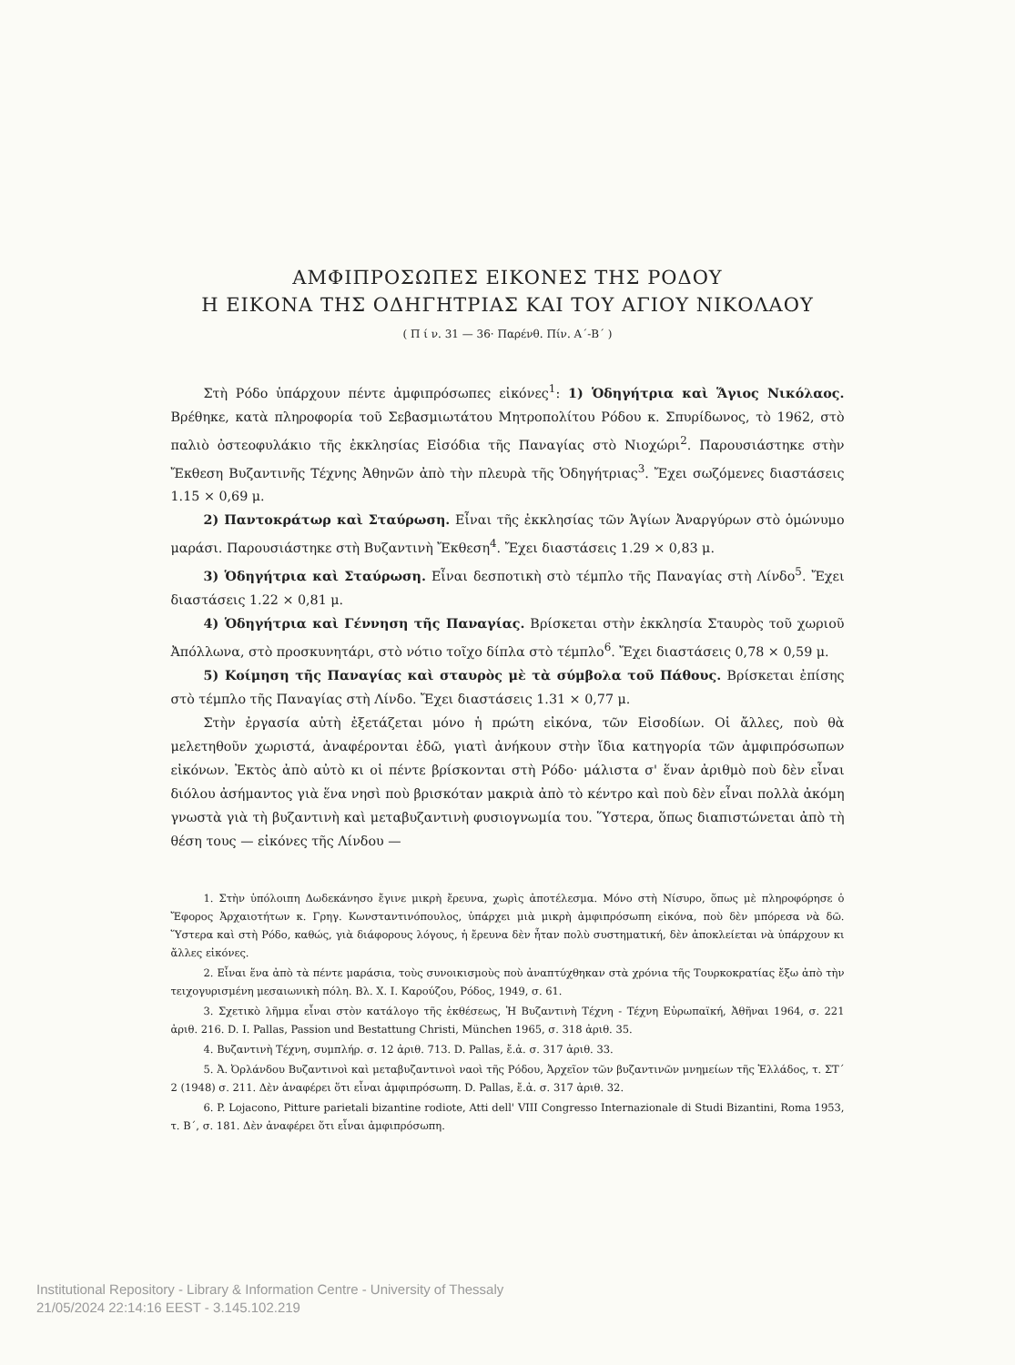ΑΜΦΙΠΡΟΣΩΠΕΣ ΕΙΚΟΝΕΣ ΤΗΣ ΡΟΔΟΥ
Η ΕΙΚΟΝΑ ΤΗΣ ΟΔΗΓΗΤΡΙΑΣ ΚΑΙ ΤΟΥ ΑΓΙΟΥ ΝΙΚΟΛΑΟΥ
( Π ί ν. 31 — 36· Παρένθ. Πίν. Α΄-Β΄ )
Στὴ Ρόδο ὑπάρχουν πέντε ἀμφιπρόσωπες εἰκόνες<sup>1</sup>: 1) Ὁδηγήτρια καὶ Ἅγιος Νικόλαος. Βρέθηκε, κατὰ πληροφορία τοῦ Σεβασμιωτάτου Μητροπολίτου Ρόδου κ. Σπυρίδωνος, τὸ 1962, στὸ παλιὸ ὀστεοφυλάκιο τῆς ἐκκλησίας Εἰσόδια τῆς Παναγίας στὸ Νιοχώρι<sup>2</sup>. Παρουσιάστηκε στὴν Ἔκθεση Βυζαντινῆς Τέχνης Ἀθηνῶν ἀπὸ τὴν πλευρὰ τῆς Ὁδηγήτριας<sup>3</sup>. Ἔχει σωζόμενες διαστάσεις 1.15 × 0,69 μ.
2) Παντοκράτωρ καὶ Σταύρωση. Εἶναι τῆς ἐκκλησίας τῶν Ἁγίων Ἀναργύρων στὸ ὁμώνυμο μαράσι. Παρουσιάστηκε στὴ Βυζαντινὴ Ἔκθεση<sup>4</sup>. Ἔχει διαστάσεις 1.29 × 0,83 μ.
3) Ὁδηγήτρια καὶ Σταύρωση. Εἶναι δεσποτικὴ στὸ τέμπλο τῆς Παναγίας στὴ Λίνδο<sup>5</sup>. Ἔχει διαστάσεις 1.22 × 0,81 μ.
4) Ὁδηγήτρια καὶ Γέννηση τῆς Παναγίας. Βρίσκεται στὴν ἐκκλησία Σταυρὸς τοῦ χωριοῦ Ἀπόλλωνα, στὸ προσκυνητάρι, στὸ νότιο τοῖχο δίπλα στὸ τέμπλο<sup>6</sup>. Ἔχει διαστάσεις 0,78 × 0,59 μ.
5) Κοίμηση τῆς Παναγίας καὶ σταυρὸς μὲ τὰ σύμβολα τοῦ Πάθους. Βρίσκεται ἐπίσης στὸ τέμπλο τῆς Παναγίας στὴ Λίνδο. Ἔχει διαστάσεις 1.31 × 0,77 μ.
Στὴν ἐργασία αὐτὴ ἐξετάζεται μόνο ἡ πρώτη εἰκόνα, τῶν Εἰσοδίων. Οἱ ἄλλες, ποὺ θὰ μελετηθοῦν χωριστά, ἀναφέρονται ἐδῶ, γιατὶ ἀνήκουν στὴν ἴδια κατηγορία τῶν ἀμφιπρόσωπων εἰκόνων. Ἐκτὸς ἀπὸ αὐτὸ κι οἱ πέντε βρίσκονται στὴ Ρόδο· μάλιστα σ' ἕναν ἀριθμὸ ποὺ δὲν εἶναι διόλου ἀσήμαντος γιὰ ἕνα νησὶ ποὺ βρισκόταν μακριὰ ἀπὸ τὸ κέντρο καὶ ποὺ δὲν εἶναι πολλὰ ἀκόμη γνωστὰ γιὰ τὴ βυζαντινὴ καὶ μεταβυζαντινὴ φυσιογνωμία του. Ὕστερα, ὅπως διαπιστώνεται ἀπὸ τὴ θέση τους — εἰκόνες τῆς Λίνδου —
1. Στὴν ὑπόλοιπη Δωδεκάνησο ἔγινε μικρὴ ἔρευνα, χωρὶς ἀποτέλεσμα. Μόνο στὴ Νίσυρο, ὅπως μὲ πληροφόρησε ὁ Ἔφορος Ἀρχαιοτήτων κ. Γρηγ. Κωνσταντινόπουλος, ὑπάρχει μιὰ μικρὴ ἀμφιπρόσωπη εἰκόνα, ποὺ δὲν μπόρεσα νὰ δῶ. Ὕστερα καὶ στὴ Ρόδο, καθώς, γιὰ διάφορους λόγους, ἡ ἔρευνα δὲν ἦταν πολὺ συστηματική, δὲν ἀποκλείεται νὰ ὑπάρχουν κι ἄλλες εἰκόνες.
2. Εἶναι ἕνα ἀπὸ τὰ πέντε μαράσια, τοὺς συνοικισμοὺς ποὺ ἀναπτύχθηκαν στὰ χρόνια τῆς Τουρκοκρατίας ἔξω ἀπὸ τὴν τειχογυρισμένη μεσαιωνικὴ πόλη. Βλ. Χ. Ι. Καρούζου, Ρόδος, 1949, σ. 61.
3. Σχετικὸ λῆμμα εἶναι στὸν κατάλογο τῆς ἐκθέσεως, Ἡ Βυζαντινὴ Τέχνη - Τέχνη Εὐρωπαϊκή, Ἀθῆναι 1964, σ. 221 ἀριθ. 216. D. I. Pallas, Passion und Bestattung Christi, München 1965, σ. 318 ἀριθ. 35.
4. Βυζαντινὴ Τέχνη, συμπλήρ. σ. 12 ἀριθ. 713. D. Pallas, ἔ.ἀ. σ. 317 ἀριθ. 33.
5. Ἀ. Ὀρλάνδου Βυζαντινοὶ καὶ μεταβυζαντινοὶ ναοὶ τῆς Ρόδου, Ἀρχεῖον τῶν βυζαντινῶν μνημείων τῆς Ἑλλάδος, τ. ΣΤ΄ 2 (1948) σ. 211. Δὲν ἀναφέρει ὅτι εἶναι ἀμφιπρόσωπη. D. Pallas, ἔ.ἀ. σ. 317 ἀριθ. 32.
6. P. Lojacono, Pitture parietali bizantine rodiote, Atti dell' VIII Congresso Internazionale di Studi Bizantini, Roma 1953, τ. Β΄, σ. 181. Δὲν ἀναφέρει ὅτι εἶναι ἀμφιπρόσωπη.
Institutional Repository - Library & Information Centre - University of Thessaly
21/05/2024 22:14:16 EEST - 3.145.102.219